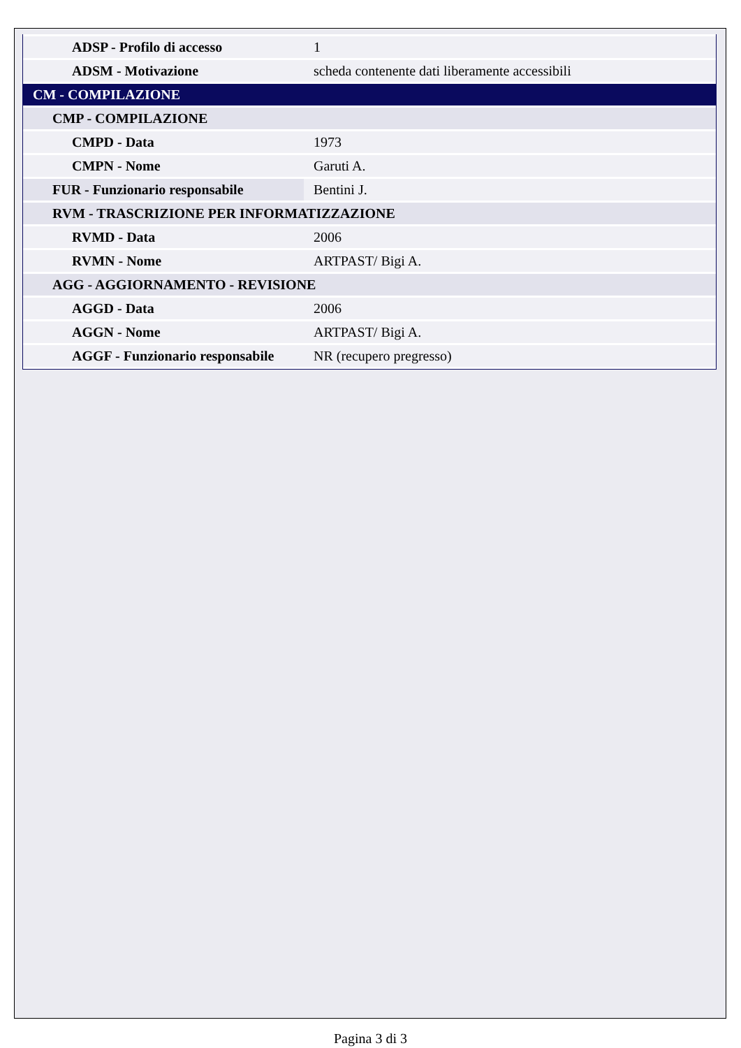| ADSP - Profilo di accesso | 1 |
| ADSM - Motivazione | scheda contenente dati liberamente accessibili |
| CM - COMPILAZIONE | |
| CMP - COMPILAZIONE | |
| CMPD - Data | 1973 |
| CMPN - Nome | Garuti A. |
| FUR - Funzionario responsabile | Bentini J. |
| RVM - TRASCRIZIONE PER INFORMATIZZAZIONE | |
| RVMD - Data | 2006 |
| RVMN - Nome | ARTPAST/ Bigi A. |
| AGG - AGGIORNAMENTO - REVISIONE | |
| AGGD - Data | 2006 |
| AGGN - Nome | ARTPAST/ Bigi A. |
| AGGF - Funzionario responsabile | NR (recupero pregresso) |
Pagina 3 di 3